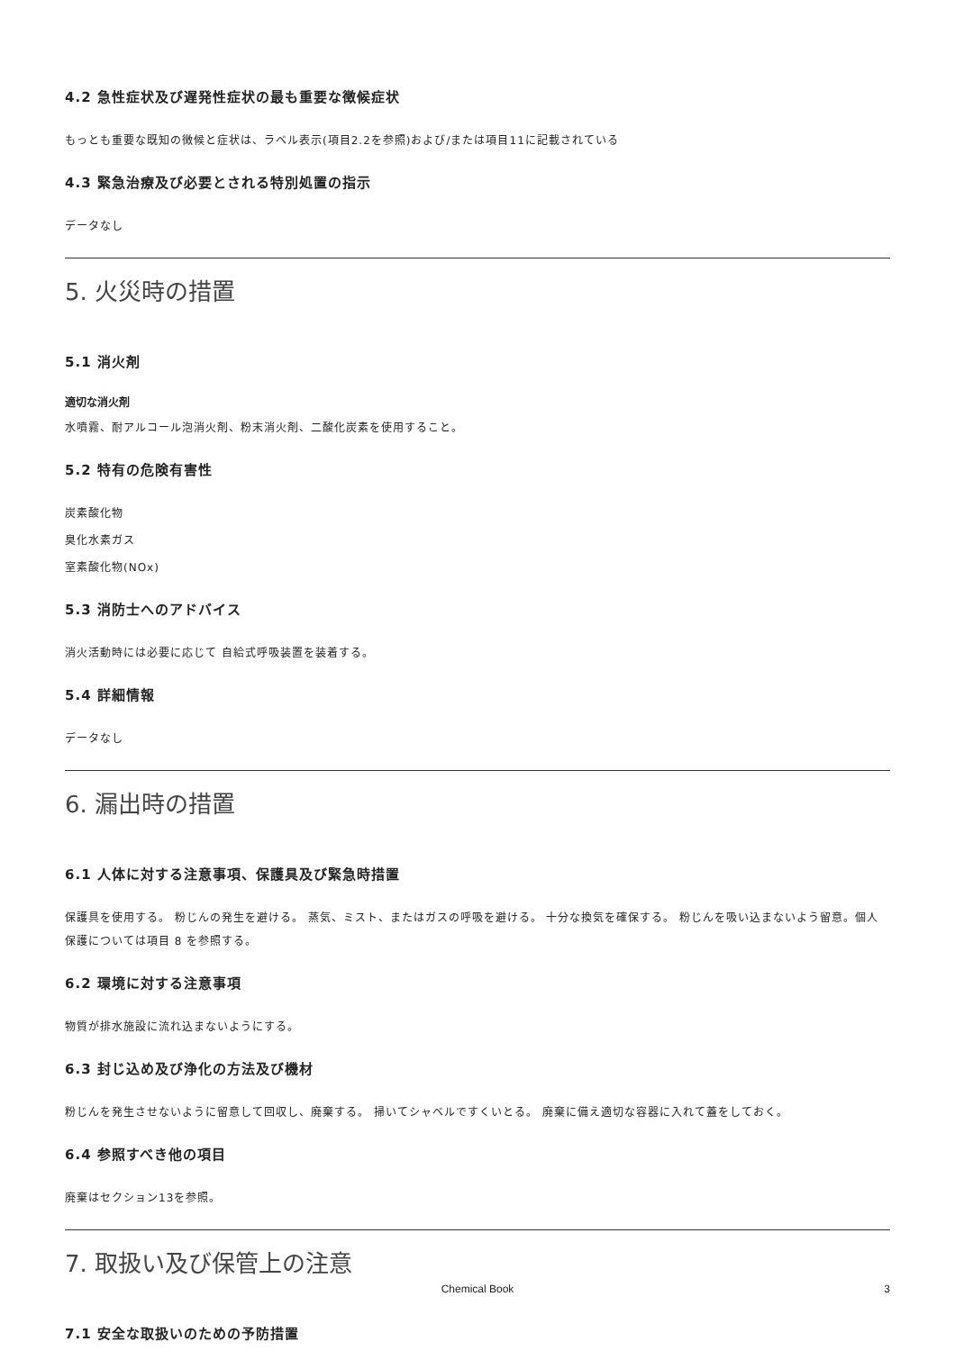4.2 急性症状及び遅発性症状の最も重要な徴候症状
もっとも重要な既知の徴候と症状は、ラベル表示(項目2.2を参照)および/または項目11に記載されている
4.3 緊急治療及び必要とされる特別処置の指示
データなし
5. 火災時の措置
5.1 消火剤
適切な消火剤
水噴霧、耐アルコール泡消火剤、粉末消火剤、二酸化炭素を使用すること。
5.2 特有の危険有害性
炭素酸化物
臭化水素ガス
室素酸化物(NOx)
5.3 消防士へのアドバイス
消火活動時には必要に応じて 自給式呼吸装置を装着する。
5.4 詳細情報
データなし
6. 漏出時の措置
6.1 人体に対する注意事項、保護具及び緊急時措置
保護具を使用する。 粉じんの発生を避ける。 蒸気、ミスト、またはガスの呼吸を避ける。 十分な換気を確保する。 粉じんを吸い込まないよう留意。個人保護については項目 8 を参照する。
6.2 環境に対する注意事項
物質が排水施設に流れ込まないようにする。
6.3 封じ込め及び浄化の方法及び機材
粉じんを発生させないように留意して回収し、廃棄する。 掃いてシャベルですくいとる。 廃棄に備え適切な容器に入れて蓋をしておく。
6.4 参照すべき他の項目
廃棄はセクション13を参照。
7. 取扱い及び保管上の注意
7.1 安全な取扱いのための予防措置
Chemical Book
3